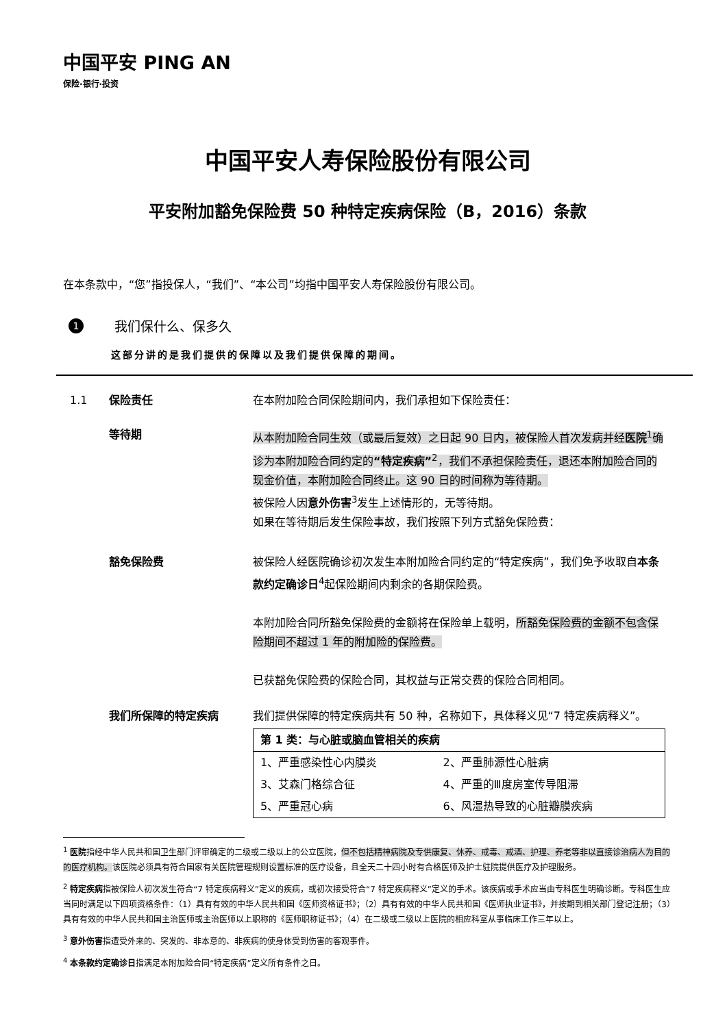中国平安 PING AN
保险·银行·投资
中国平安人寿保险股份有限公司
平安附加豁免保险费 50 种特定疾病保险（B，2016）条款
在本条款中，“您”指投保人，“我们”、“本公司”均指中国平安人寿保险股份有限公司。
1 我们保什么、保多久
这部分讲的是我们提供的保障以及我们提供保障的期间。
1.1 保险责任 在本附加险合同保险期间内，我们承担如下保险责任：
等待期 从本附加险合同生效（或最后复效）之日起 90 日内，被保险人首次发病并经医院<sup>1</sup>确诊为本附加险合同约定的“特定疾病”<sup>2</sup>，我们不承担保险责任，退还本附加险合同的现金价值，本附加险合同终止。这 90 日的时间称为等待期。
被保险人因意外伤害<sup>3</sup>发生上述情形的，无等待期。
如果在等待期后发生保险事故，我们按照下列方式豁免保险费：
豁免保险费 被保险人经医院确诊初次发生本附加险合同约定的“特定疾病”，我们免予收取自本条款约定确诊日<sup>4</sup>起保险期间内剩余的各期保险费。
本附加险合同所豁免保险费的金额将在保险单上载明，所豁免保险费的金额不包含保险期间不超过 1 年的附加险的保险费。
已获豁免保险费的保险合同，其权益与正常交费的保险合同相同。
我们所保障的特定疾病 我们提供保障的特定疾病共有 50 种，名称如下，具体释义见“7 特定疾病释义”。
| 第 1 类：与心脏或脑血管相关的疾病 | |
| --- | --- |
| 1、严重感染性心内膜炎 | 2、严重肺源性心脏病 |
| 3、艾森门格综合征 | 4、严重的Ⅲ度房室传导阻滞 |
| 5、严重冠心病 | 6、风湿热导致的心脏瓣膜疾病 |
<sup>1</sup> 医院指经中华人民共和国卫生部门评审确定的二级或二级以上的公立医院，但不包括精神病院及专供康复、休养、戒毒、戒酒、护理、养老等非以直接诊治病人为目的的医疗机构。该医院必须具有符合国家有关医院管理规则设置标准的医疗设备，且全天二十四小时有合格医师及护士驻院提供医疗及护理服务。
<sup>2</sup> 特定疾病指被保险人初次发生符合“7 特定疾病释义”定义的疾病，或初次接受符合“7 特定疾病释义”定义的手术。该疾病或手术应当由专科医生明确诊断。专科医生应当同时满足以下四项资格条件：（1）具有有效的中华人民共和国《医师资格证书》；（2）具有有效的中华人民共和国《医师执业证书》，并按期到相关部门登记注册；（3）具有有效的中华人民共和国主治医师或主治医师以上职称的《医师职称证书》；（4）在二级或二级以上医院的相应科室从事临床工作三年以上。
<sup>3</sup> 意外伤害指遭受外来的、突发的、非本意的、非疾病的使身体受到伤害的客观事件。
<sup>4</sup> 本条款约定确诊日指满足本附加险合同“特定疾病”定义所有条件之日。